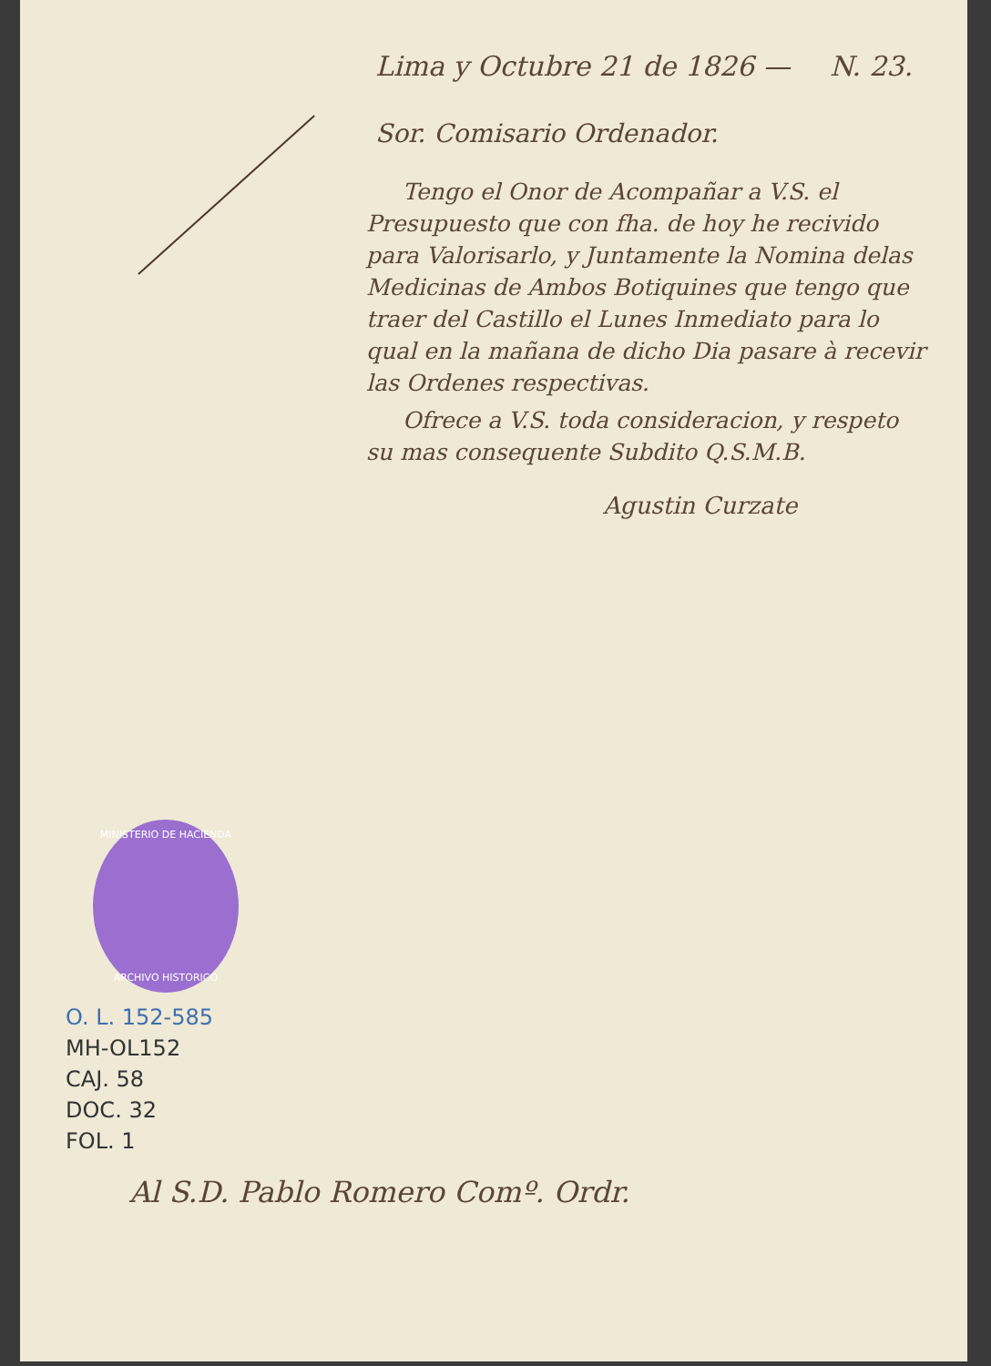Lima y Octubre 21 de 1826 — N. 23.
Sor. Comisario Ordenador.
Tengo el Onor de Acompañar a V.S. el Presupuesto que con fha. de hoy he recivido para Valorisarlo, y Juntamente la Nomina delas Medicinas de Ambos Botiquines que tengo que traer del Castillo el Lunes Inmediato para lo qual en la mañana de dicho Dia pasare à recevir las Ordenes respectivas.
Ofrece a V.S. toda consideracion, y respeto su mas consequente Subdito Q.S.M.B.
Agustin Curzate
MINISTERIO DE HACIENDA
ARCHIVO HISTORICO
O. L. 152-585
MH-OL152
CAJ. 58
DOC. 32
FOL. 1
Al S.D. Pablo Romero Comº. Ordr.